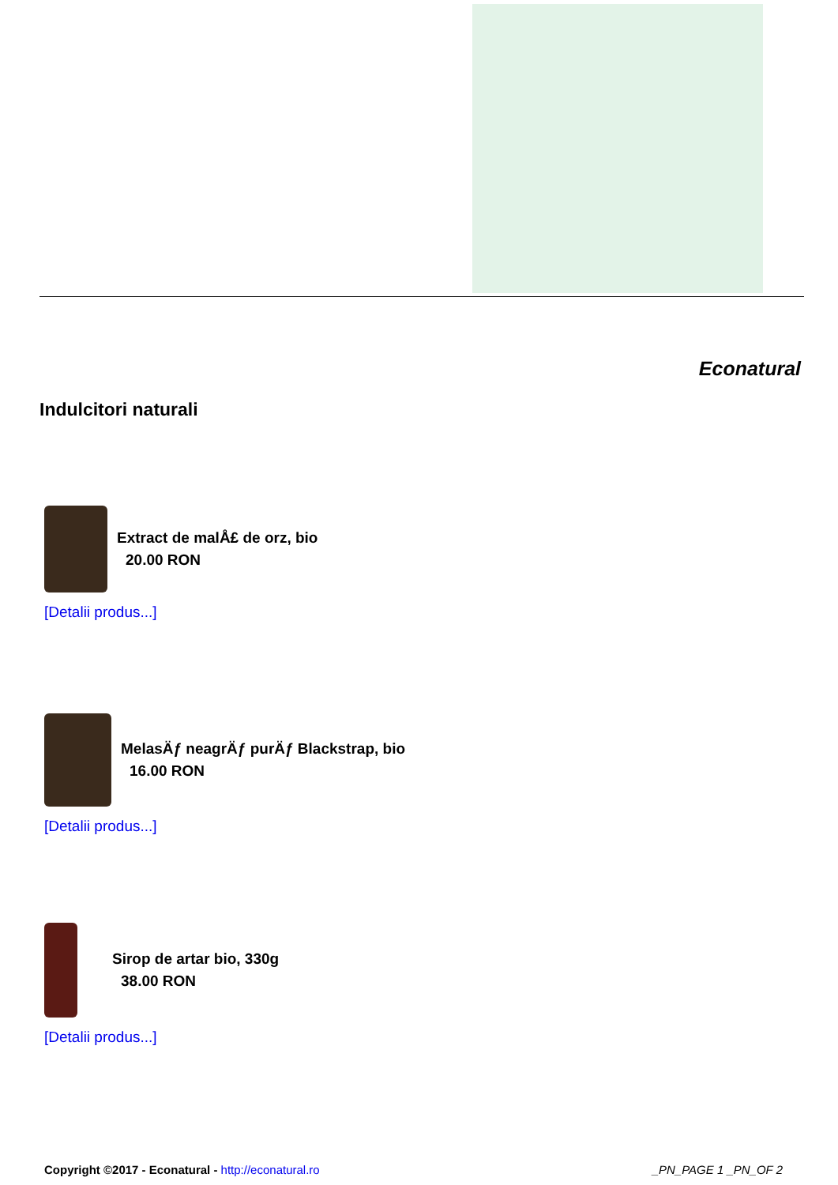Econatural
Indulcitori naturali
Extract de malÅ£ de orz, bio
20.00 RON
[Detalii produs...]
MelasÄƒ neagrÄƒ purÄƒ Blackstrap, bio
16.00 RON
[Detalii produs...]
Sirop de artar bio, 330g
38.00 RON
[Detalii produs...]
Copyright ©2017 - Econatural - http://econatural.ro
_PN_PAGE 1 _PN_OF 2